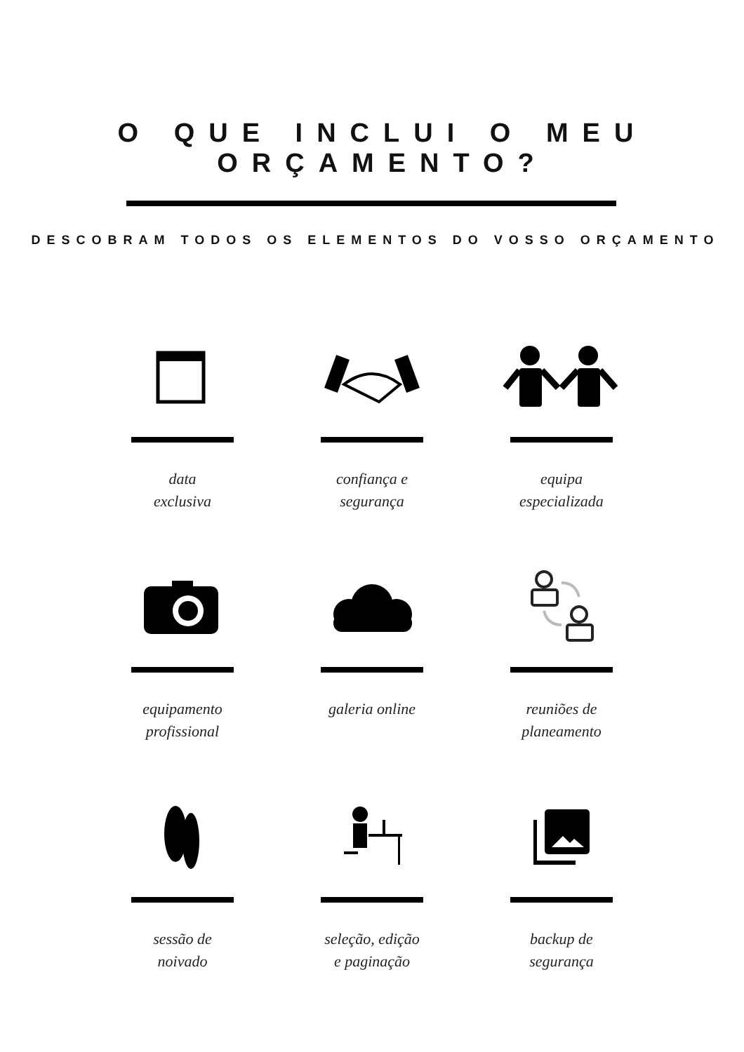O QUE INCLUI O MEU ORÇAMENTO?
DESCOBRAM TODOS OS ELEMENTOS DO VOSSO ORÇAMENTO
data
exclusiva
confiança e
segurança
equipa
especializada
equipamento
profissional
galeria online
reuniões de
planeamento
sessão de
noivado
seleção, edição
e paginação
backup de
segurança